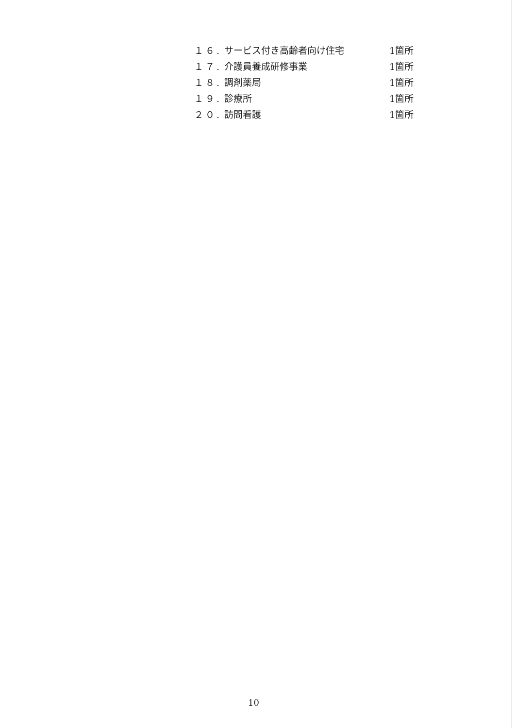| １６. | サービス付き高齢者向け住宅 | 1箇所 |
| １７. | 介護員養成研修事業 | 1箇所 |
| １８. | 調剤薬局 | 1箇所 |
| １９. | 診療所 | 1箇所 |
| ２０. | 訪問看護 | 1箇所 |
10